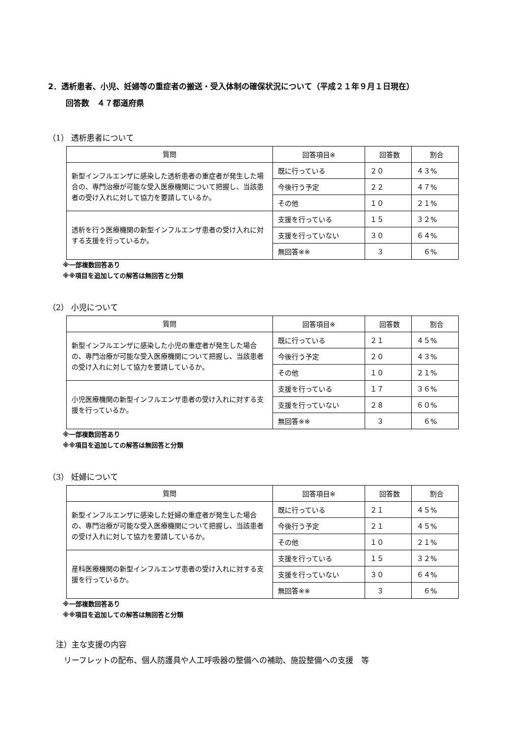2．透析患者、小児、妊婦等の重症者の搬送・受入体制の確保状況について（平成２１年９月１日現在）
回答数　４７都道府県
（1） 透析患者について
| 質問 | 回答項目※ | 回答数 | 割合 |
| --- | --- | --- | --- |
| 新型インフルエンザに感染した透析患者の重症者が発生した場合の、専門治療が可能な受入医療機関について把握し、当該患者の受け入れに対して協力を要請しているか。 | 既に行っている | ２０ | ４３% |
| | 今後行う予定 | ２２ | ４７% |
| | その他 | １０ | ２１% |
| 透析を行う医療機関の新型インフルエンザ患者の受け入れに対する支援を行っているか。 | 支援を行っている | １５ | ３２% |
| | 支援を行っていない | ３０ | ６４% |
| | 無回答※※ | ３ | ６% |
※一部複数回答あり
※※項目を追加しての解答は無回答と分類
（2） 小児について
| 質問 | 回答項目※ | 回答数 | 割合 |
| --- | --- | --- | --- |
| 新型インフルエンザに感染した小児の重症者が発生した場合の、専門治療が可能な受入医療機関について把握し、当該患者の受け入れに対して協力を要請しているか。 | 既に行っている | ２１ | ４５% |
| | 今後行う予定 | ２０ | ４３% |
| | その他 | １０ | ２１% |
| 小児医療機関の新型インフルエンザ患者の受け入れに対する支援を行っているか。 | 支援を行っている | １７ | ３６% |
| | 支援を行っていない | ２８ | ６０% |
| | 無回答※※ | ３ | ６% |
※一部複数回答あり
※※項目を追加しての解答は無回答と分類
（3） 妊婦について
| 質問 | 回答項目※ | 回答数 | 割合 |
| --- | --- | --- | --- |
| 新型インフルエンザに感染した妊婦の重症者が発生した場合の、専門治療が可能な受入医療機関について把握し、当該患者の受け入れに対して協力を要請しているか。 | 既に行っている | ２１ | ４５% |
| | 今後行う予定 | ２１ | ４５% |
| | その他 | １０ | ２１% |
| 産科医療機関の新型インフルエンザ患者の受け入れに対する支援を行っているか。 | 支援を行っている | １５ | ３２% |
| | 支援を行っていない | ３０ | ６４% |
| | 無回答※※ | ３ | ６% |
※一部複数回答あり
※※項目を追加しての解答は無回答と分類
注）主な支援の内容
　リーフレットの配布、個人防護具や人工呼吸器の整備への補助、施設整備への支援　等